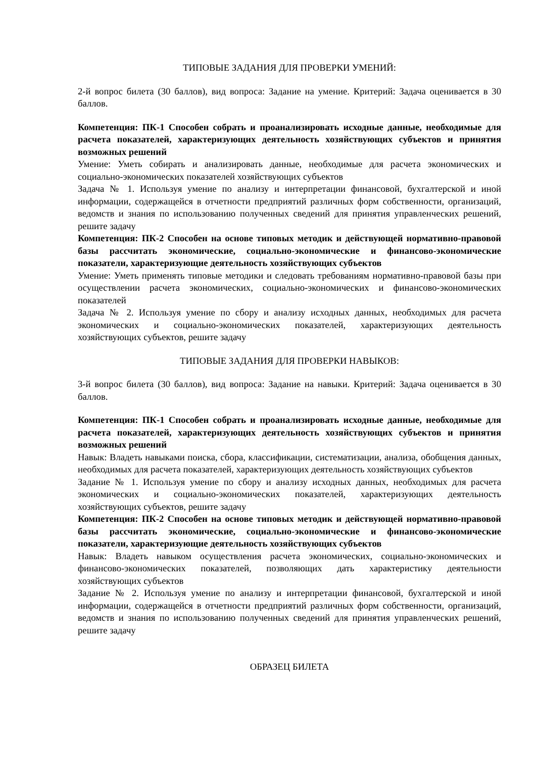ТИПОВЫЕ ЗАДАНИЯ ДЛЯ ПРОВЕРКИ УМЕНИЙ:
2-й вопрос билета (30 баллов), вид вопроса: Задание на умение. Критерий: Задача оценивается в 30 баллов.
Компетенция: ПК-1 Способен собрать и проанализировать исходные данные, необходимые для расчета показателей, характеризующих деятельность хозяйствующих субъектов и принятия возможных решений
Умение: Уметь собирать и анализировать данные, необходимые для расчета экономических и социально-экономических показателей хозяйствующих субъектов
Задача № 1. Используя умение по анализу и интерпретации финансовой, бухгалтерской и иной информации, содержащейся в отчетности предприятий различных форм собственности, организаций, ведомств и знания по использованию полученных сведений для принятия управленческих решений, решите задачу
Компетенция: ПК-2 Способен на основе типовых методик и действующей нормативно-правовой базы рассчитать экономические, социально-экономические и финансово-экономические показатели, характеризующие деятельность хозяйствующих субъектов
Умение: Уметь применять типовые методики и следовать требованиям нормативно-правовой базы при осуществлении расчета экономических, социально-экономических и финансово-экономических показателей
Задача № 2. Используя умение по сбору и анализу исходных данных, необходимых для расчета экономических и социально-экономических показателей, характеризующих деятельность хозяйствующих субъектов, решите задачу
ТИПОВЫЕ ЗАДАНИЯ ДЛЯ ПРОВЕРКИ НАВЫКОВ:
3-й вопрос билета (30 баллов), вид вопроса: Задание на навыки. Критерий: Задача оценивается в 30 баллов.
Компетенция: ПК-1 Способен собрать и проанализировать исходные данные, необходимые для расчета показателей, характеризующих деятельность хозяйствующих субъектов и принятия возможных решений
Навык: Владеть навыками поиска, сбора, классификации, систематизации, анализа, обобщения данных, необходимых для расчета показателей, характеризующих деятельность хозяйствующих субъектов
Задание № 1. Используя умение по сбору и анализу исходных данных, необходимых для расчета экономических и социально-экономических показателей, характеризующих деятельность хозяйствующих субъектов, решите задачу
Компетенция: ПК-2 Способен на основе типовых методик и действующей нормативно-правовой базы рассчитать экономические, социально-экономические и финансово-экономические показатели, характеризующие деятельность хозяйствующих субъектов
Навык: Владеть навыком осуществления расчета экономических, социально-экономических и финансово-экономических показателей, позволяющих дать характеристику деятельности хозяйствующих субъектов
Задание № 2. Используя умение по анализу и интерпретации финансовой, бухгалтерской и иной информации, содержащейся в отчетности предприятий различных форм собственности, организаций, ведомств и знания по использованию полученных сведений для принятия управленческих решений, решите задачу
ОБРАЗЕЦ БИЛЕТА